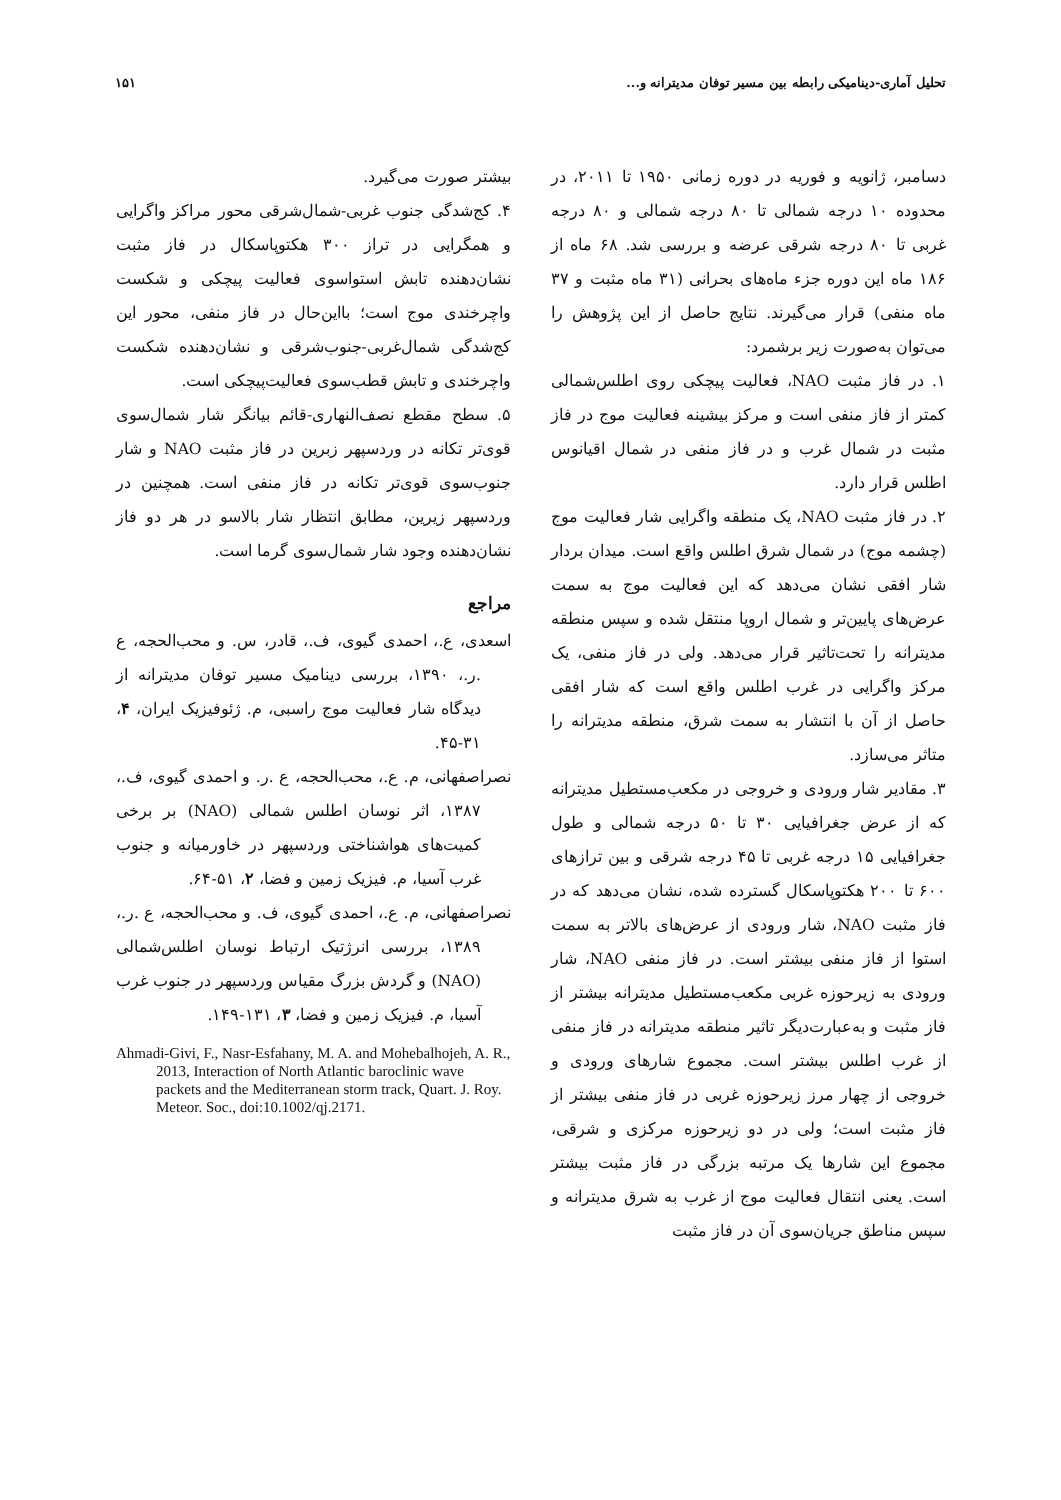تحلیل آماری-دینامیکی رابطه بین مسیر توفان مدیترانه و... ۱۵۱
دسامبر، ژانویه و فوریه در دوره زمانی ۱۹۵۰ تا ۲۰۱۱، در محدوده ۱۰ درجه شمالی تا ۸۰ درجه شمالی و ۸۰ درجه غربی تا ۸۰ درجه شرقی عرضه و بررسی شد. ۶۸ ماه از ۱۸۶ ماه این دوره جزء ماه‌های بحرانی (۳۱ ماه مثبت و ۳۷ ماه منفی) قرار می‌گیرند. نتایج حاصل از این پژوهش را می‌توان به‌صورت زیر برشمرد:
۱. در فاز مثبت NAO، فعالیت پیچکی روی اطلس‌شمالی کمتر از فاز منفی است و مرکز بیشینه فعالیت موج در فاز مثبت در شمال غرب و در فاز منفی در شمال اقیانوس اطلس قرار دارد.
۲. در فاز مثبت NAO، یک منطقه واگرایی شار فعالیت موج (چشمه موج) در شمال شرق اطلس واقع است. میدان بردار شار افقی نشان می‌دهد که این فعالیت موج به سمت عرض‌های پایین‌تر و شمال اروپا منتقل شده و سپس منطقه مدیترانه را تحت‌تاثیر قرار می‌دهد. ولی در فاز منفی، یک مرکز واگرایی در غرب اطلس واقع است که شار افقی حاصل از آن با انتشار به سمت شرق، منطقه مدیترانه را متاثر می‌سازد.
۳. مقادیر شار ورودی و خروجی در مکعب‌مستطیل مدیترانه که از عرض جغرافیایی ۳۰ تا ۵۰ درجه شمالی و طول جغرافیایی ۱۵ درجه غربی تا ۴۵ درجه شرقی و بین ترازهای ۶۰۰ تا ۲۰۰ هکتوپاسکال گسترده شده، نشان می‌دهد که در فاز مثبت NAO، شار ورودی از عرض‌های بالاتر به سمت استوا از فاز منفی بیشتر است. در فاز منفی NAO، شار ورودی به زیرحوزه غربی مکعب‌مستطیل مدیترانه بیشتر از فاز مثبت و به‌عبارت‌دیگر تاثیر منطقه مدیترانه در فاز منفی از غرب اطلس بیشتر است. مجموع شارهای ورودی و خروجی از چهار مرز زیرحوزه غربی در فاز منفی بیشتر از فاز مثبت است؛ ولی در دو زیرحوزه مرکزی و شرقی، مجموع این شارها یک مرتبه بزرگی در فاز مثبت بیشتر است. یعنی انتقال فعالیت موج از غرب به شرق مدیترانه و سپس مناطق جریان‌سوی آن در فاز مثبت
بیشتر صورت می‌گیرد.
۴. کج‌شدگی جنوب غربی-شمال‌شرقی محور مراکز واگرایی و همگرایی در تراز ۳۰۰ هکتوپاسکال در فاز مثبت نشان‌دهنده تابش استواسوی فعالیت پیچکی و شکست واچرخندی موج است؛ بااین‌حال در فاز منفی، محور این کج‌شدگی شمال‌غربی-جنوب‌شرقی و نشان‌دهنده شکست واچرخندی و تابش قطب‌سوی فعالیت‌پیچکی است.
۵. سطح مقطع نصف‌النهاری-قائم بیانگر شار شمال‌سوی قوی‌تر تکانه در وردسپهر زبرین در فاز مثبت NAO و شار جنوب‌سوی قوی‌تر تکانه در فاز منفی است. همچنین در وردسپهر زیرین، مطابق انتظار شار بالاسو در هر دو فاز نشان‌دهنده وجود شار شمال‌سوی گرما است.
مراجع
اسعدی، ع.، احمدی گیوی، ف.، قادر، س. و محب‌الحجه، ع .ر.، ۱۳۹۰، بررسی دینامیک مسیر توفان مدیترانه از دیدگاه شار فعالیت موج راسبی، م. ژئوفیزیک ایران، ۴، ۳۱-۴۵.
نصراصفهانی، م. ع.، محب‌الحجه، ع .ر. و احمدی گیوی، ف.، ۱۳۸۷، اثر نوسان اطلس شمالی (NAO) بر برخی کمیت‌های هواشناختی وردسپهر در خاورمیانه و جنوب غرب آسیا، م. فیزیک زمین و فضا، ۲، ۵۱-۶۴.
نصراصفهانی، م. ع.، احمدی گیوی، ف. و محب‌الحجه، ع .ر.، ۱۳۸۹، بررسی انرژتیک ارتباط نوسان اطلس‌شمالی (NAO) و گردش بزرگ مقیاس وردسپهر در جنوب غرب آسیا، م. فیزیک زمین و فضا، ۳، ۱۳۱-۱۴۹.
Ahmadi-Givi, F., Nasr-Esfahany, M. A. and Mohebalhojeh, A. R., 2013, Interaction of North Atlantic baroclinic wave packets and the Mediterranean storm track, Quart. J. Roy. Meteor. Soc., doi:10.1002/qj.2171.